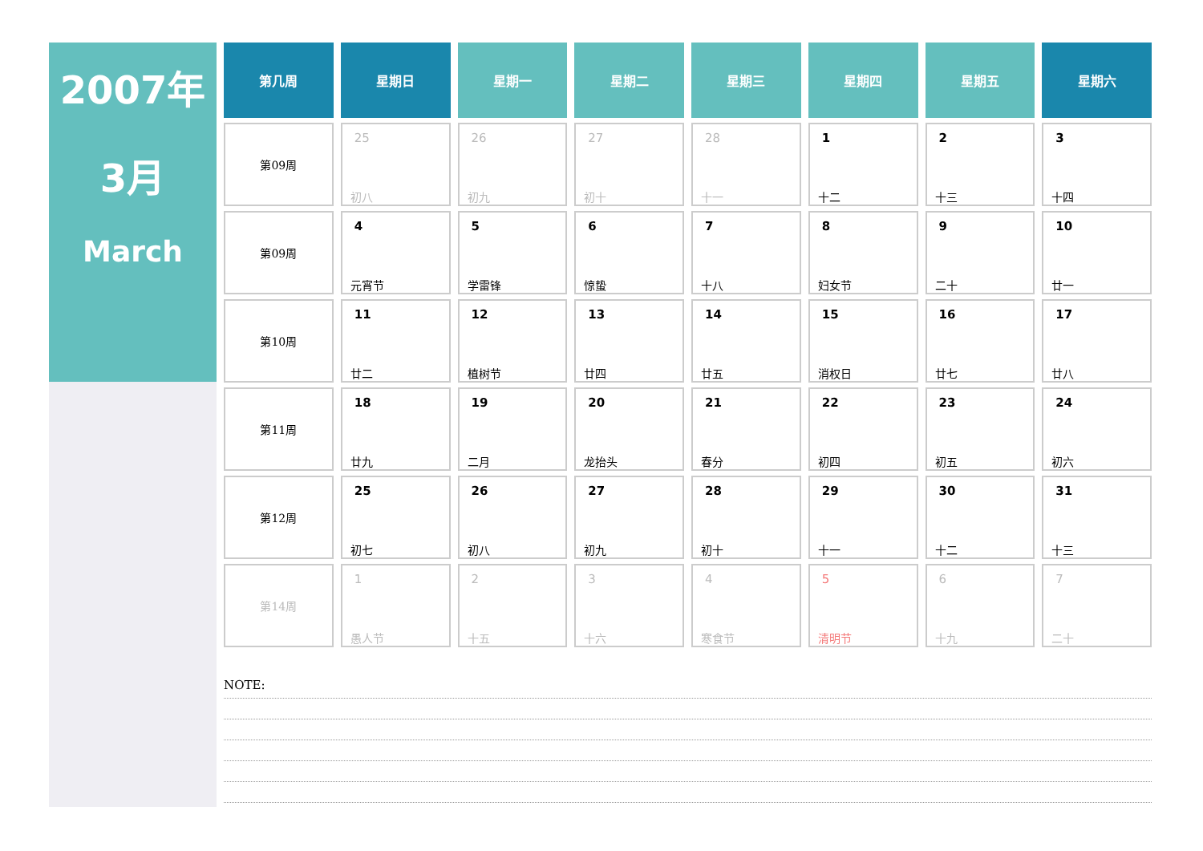2007年
3月
March
| 第几周 | 星期日 | 星期一 | 星期二 | 星期三 | 星期四 | 星期五 | 星期六 |
| --- | --- | --- | --- | --- | --- | --- | --- |
| 第09周 | 25 初八 | 26 初九 | 27 初十 | 28 十一 | 1 十二 | 2 十三 | 3 十四 |
| 第09周 | 4 元宵节 | 5 学雷锋 | 6 惊蛰 | 7 十八 | 8 妇女节 | 9 二十 | 10 廿一 |
| 第10周 | 11 廿二 | 12 植树节 | 13 廿四 | 14 廿五 | 15 消权日 | 16 廿七 | 17 廿八 |
| 第11周 | 18 廿九 | 19 二月 | 20 龙抬头 | 21 春分 | 22 初四 | 23 初五 | 24 初六 |
| 第12周 | 25 初七 | 26 初八 | 27 初九 | 28 初十 | 29 十一 | 30 十二 | 31 十三 |
| 第14周 | 1 愚人节 | 2 十五 | 3 十六 | 4 寒食节 | 5 清明节 | 6 十九 | 7 二十 |
NOTE: